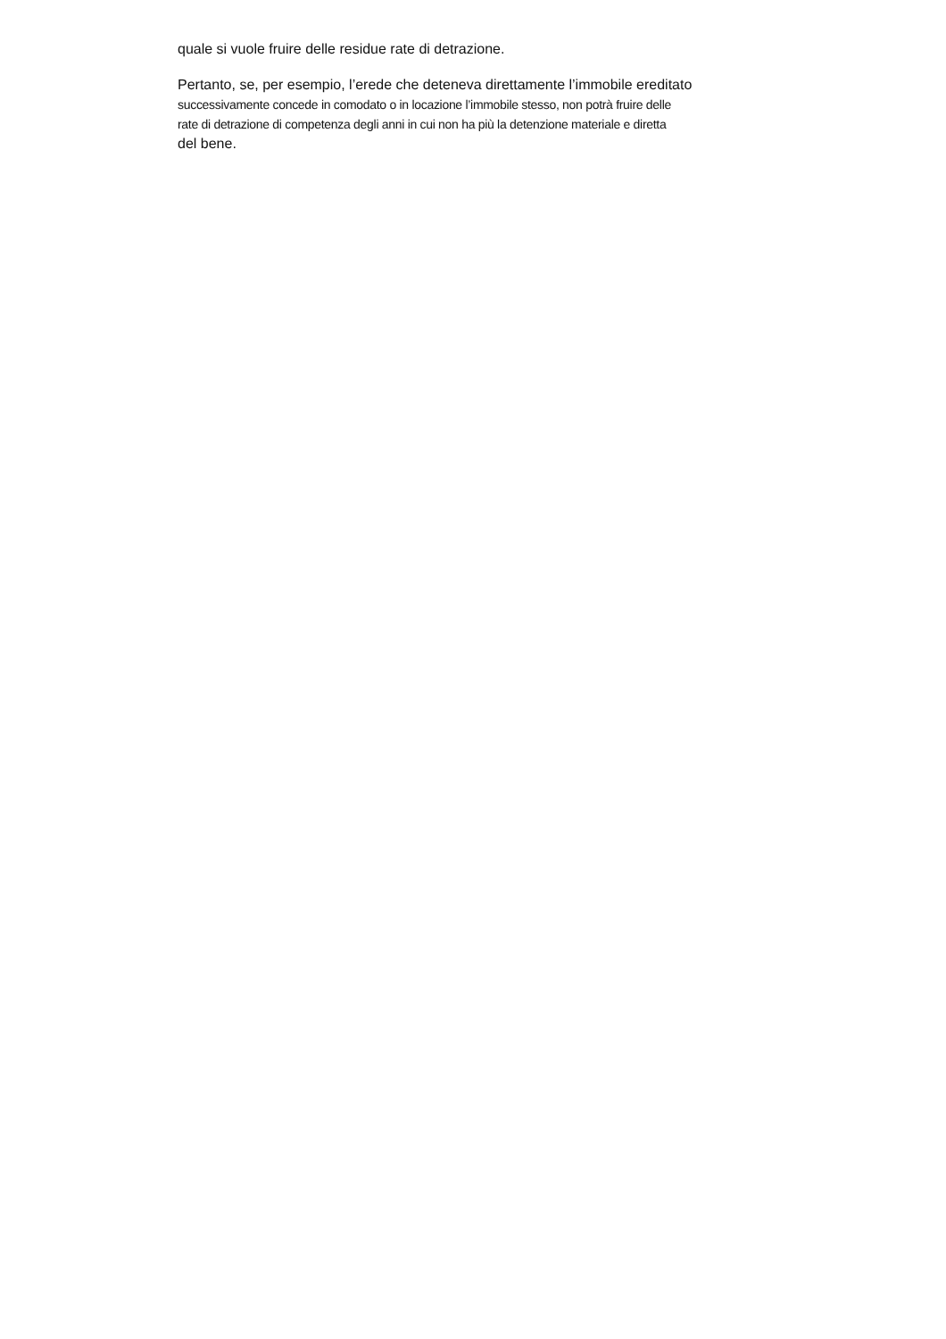quale si vuole fruire delle residue rate di detrazione.
Pertanto, se, per esempio, l’erede che deteneva direttamente l’immobile ereditato
successivamente concede in comodato o in locazione l’immobile stesso, non potrà fruire delle
rate di detrazione di competenza degli anni in cui non ha più la detenzione materiale e diretta
del bene.